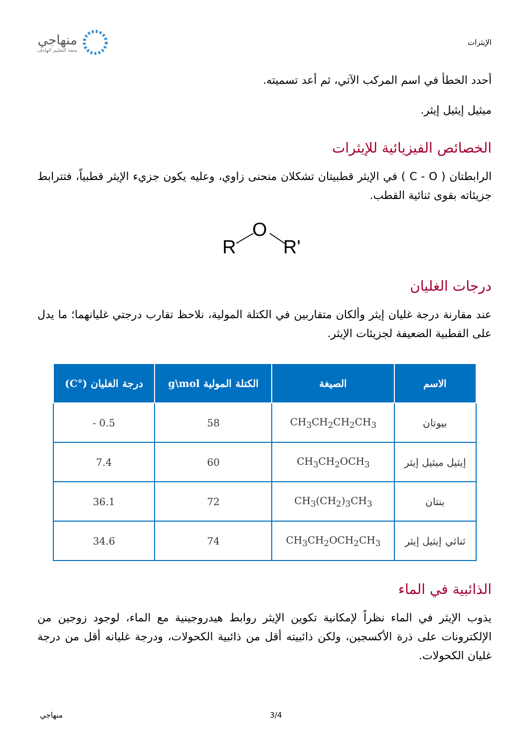الإيثرات
منهاجي
متعة التعليم الهادف
أحدد الخطأ في اسم المركب الآتي، ثم أعد تسميته.
ميثيل إيثيل إيثر.
الخصائص الفيزيائية للإيثرات
الرابطتان ( C - O ) في الإيثر قطبيتان تشكلان منحنى زاوي، وعليه يكون جزيء الإيثر قطبياً، فتترابط جزيئاته بقوى ثنائية القطب.
R
O
R'
درجات الغليان
عند مقارنة درجة غليان إيثر وألكان متقاربين في الكتلة المولية، نلاحظ تقارب درجتي غليانهما؛ ما يدل على القطبية الضعيفة لجزيئات الإيثر.
| الاسم | الصيغة | الكتلة المولية g\mol | درجة الغليان (°C) |
| --- | --- | --- | --- |
| بيوتان | CH<sub>3</sub>CH<sub>2</sub>CH<sub>2</sub>CH<sub>3</sub> | 58 | - 0.5 |
| إيثيل ميثيل إيثر | CH<sub>3</sub>CH<sub>2</sub>OCH<sub>3</sub> | 60 | 7.4 |
| بنتان | CH<sub>3</sub>(CH<sub>2</sub>)<sub>3</sub>CH<sub>3</sub> | 72 | 36.1 |
| ثنائي إيثيل إيثر | CH<sub>3</sub>CH<sub>2</sub>OCH<sub>2</sub>CH<sub>3</sub> | 74 | 34.6 |
الذائبية في الماء
يذوب الإيثر في الماء نظراً لإمكانية تكوين الإيثر روابط هيدروجينية مع الماء، لوجود زوجين من الإلكترونات على ذرة الأكسجين، ولكن ذائبيته أقل من ذائبية الكحولات، ودرجة غليانه أقل من درجة غليان الكحولات.
منهاجي 3/4